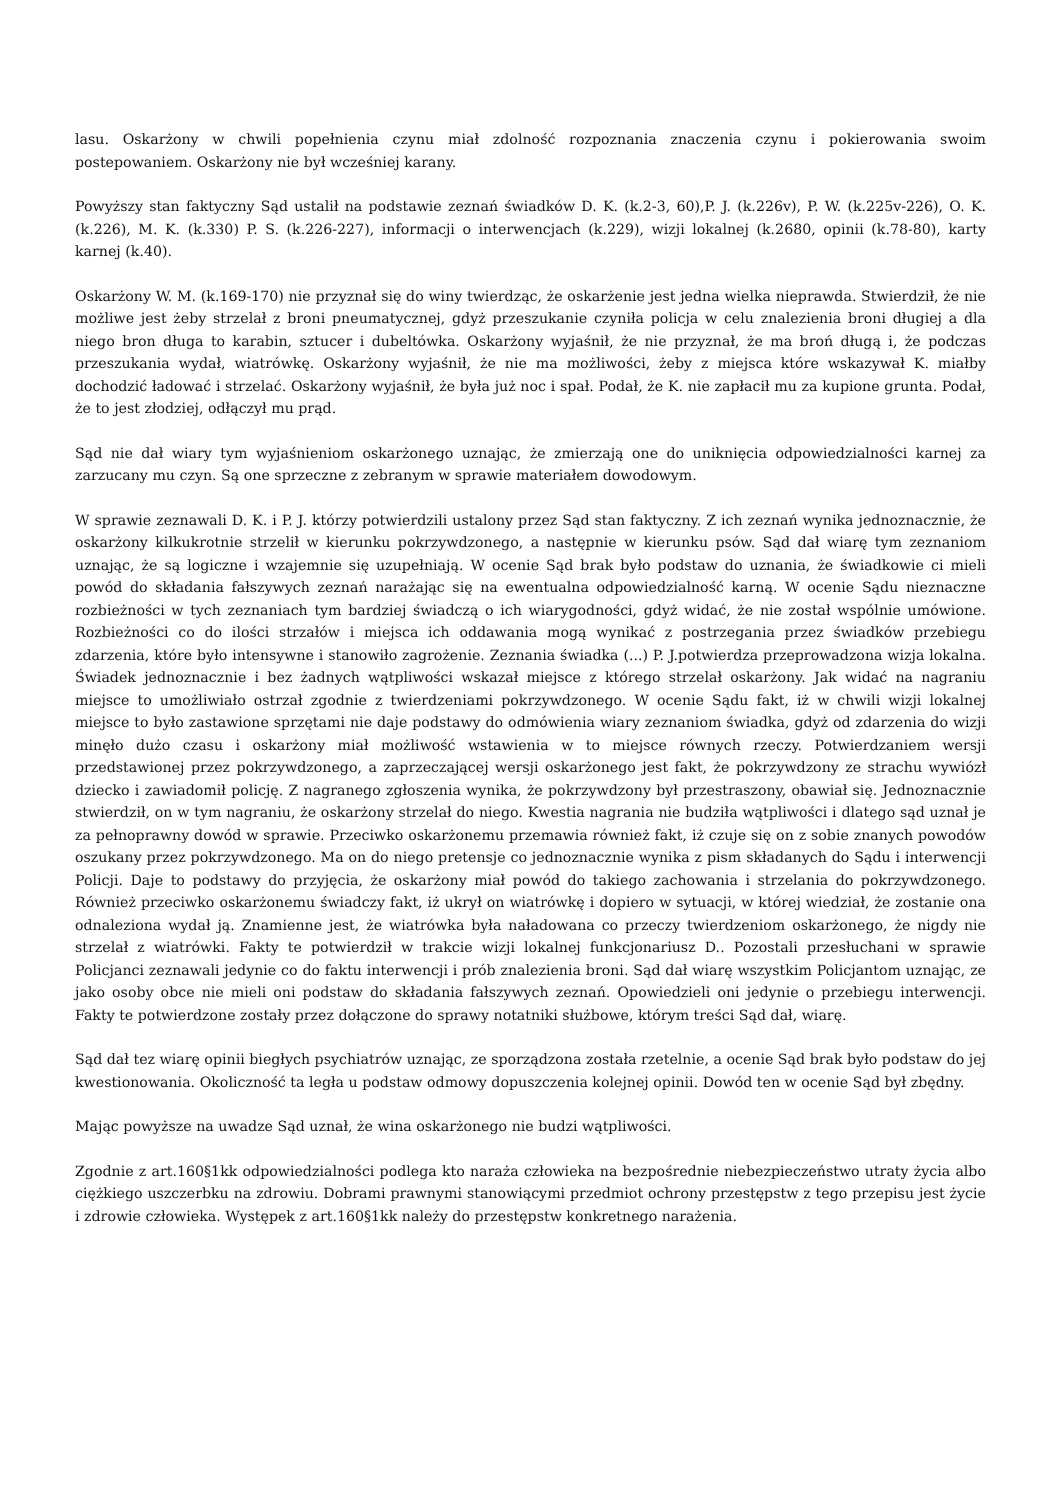lasu. Oskarżony w chwili popełnienia czynu miał zdolność rozpoznania znaczenia czynu i pokierowania swoim postepowaniem. Oskarżony nie był wcześniej karany.
Powyższy stan faktyczny Sąd ustalił na podstawie zeznań świadków D. K. (k.2-3, 60),P. J. (k.226v), P. W. (k.225v-226), O. K. (k.226), M. K. (k.330) P. S. (k.226-227), informacji o interwencjach (k.229), wizji lokalnej (k.2680, opinii (k.78-80), karty karnej (k.40).
Oskarżony W. M. (k.169-170) nie przyznał się do winy twierdząc, że oskarżenie jest jedna wielka nieprawda. Stwierdził, że nie możliwe jest żeby strzelał z broni pneumatycznej, gdyż przeszukanie czyniła policja w celu znalezienia broni długiej a dla niego bron długa to karabin, sztucer i dubeltówka. Oskarżony wyjaśnił, że nie przyznał, że ma broń długą i, że podczas przeszukania wydał, wiatrówkę. Oskarżony wyjaśnił, że nie ma możliwości, żeby z miejsca które wskazywał K. miałby dochodzić ładować i strzelać. Oskarżony wyjaśnił, że była już noc i spał. Podał, że K. nie zapłacił mu za kupione grunta. Podał, że to jest złodziej, odłączył mu prąd.
Sąd nie dał wiary tym wyjaśnieniom oskarżonego uznając, że zmierzają one do uniknięcia odpowiedzialności karnej za zarzucany mu czyn. Są one sprzeczne z zebranym w sprawie materiałem dowodowym.
W sprawie zeznawali D. K. i P. J. którzy potwierdzili ustalony przez Sąd stan faktyczny. Z ich zeznań wynika jednoznacznie, że oskarżony kilkukrotnie strzelił w kierunku pokrzywdzonego, a następnie w kierunku psów. Sąd dał wiarę tym zeznaniom uznając, że są logiczne i wzajemnie się uzupełniają. W ocenie Sąd brak było podstaw do uznania, że świadkowie ci mieli powód do składania fałszywych zeznań narażając się na ewentualna odpowiedzialność karną. W ocenie Sądu nieznaczne rozbieżności w tych zeznaniach tym bardziej świadczą o ich wiarygodności, gdyż widać, że nie został wspólnie umówione. Rozbieżności co do ilości strzałów i miejsca ich oddawania mogą wynikać z postrzegania przez świadków przebiegu zdarzenia, które było intensywne i stanowiło zagrożenie. Zeznania świadka (...) P. J.potwierdza przeprowadzona wizja lokalna. Świadek jednoznacznie i bez żadnych wątpliwości wskazał miejsce z którego strzelał oskarżony. Jak widać na nagraniu miejsce to umożliwiało ostrzał zgodnie z twierdzeniami pokrzywdzonego. W ocenie Sądu fakt, iż w chwili wizji lokalnej miejsce to było zastawione sprzętami nie daje podstawy do odmówienia wiary zeznaniom świadka, gdyż od zdarzenia do wizji minęło dużo czasu i oskarżony miał możliwość wstawienia w to miejsce równych rzeczy. Potwierdzaniem wersji przedstawionej przez pokrzywdzonego, a zaprzeczającej wersji oskarżonego jest fakt, że pokrzywdzony ze strachu wywiózł dziecko i zawiadomił policję. Z nagranego zgłoszenia wynika, że pokrzywdzony był przestraszony, obawiał się. Jednoznacznie stwierdził, on w tym nagraniu, że oskarżony strzelał do niego. Kwestia nagrania nie budziła wątpliwości i dlatego sąd uznał je za pełnoprawny dowód w sprawie. Przeciwko oskarżonemu przemawia również fakt, iż czuje się on z sobie znanych powodów oszukany przez pokrzywdzonego. Ma on do niego pretensje co jednoznacznie wynika z pism składanych do Sądu i interwencji Policji. Daje to podstawy do przyjęcia, że oskarżony miał powód do takiego zachowania i strzelania do pokrzywdzonego. Również przeciwko oskarżonemu świadczy fakt, iż ukrył on wiatrówkę i dopiero w sytuacji, w której wiedział, że zostanie ona odnaleziona wydał ją. Znamienne jest, że wiatrówka była naładowana co przeczy twierdzeniom oskarżonego, że nigdy nie strzelał z wiatrówki. Fakty te potwierdził w trakcie wizji lokalnej funkcjonariusz D.. Pozostali przesłuchani w sprawie Policjanci zeznawali jedynie co do faktu interwencji i prób znalezienia broni. Sąd dał wiarę wszystkim Policjantom uznając, ze jako osoby obce nie mieli oni podstaw do składania fałszywych zeznań. Opowiedzieli oni jedynie o przebiegu interwencji. Fakty te potwierdzone zostały przez dołączone do sprawy notatniki służbowe, którym treści Sąd dał, wiarę.
Sąd dał tez wiarę opinii biegłych psychiatrów uznając, ze sporządzona została rzetelnie, a ocenie Sąd brak było podstaw do jej kwestionowania. Okoliczność ta legła u podstaw odmowy dopuszczenia kolejnej opinii. Dowód ten w ocenie Sąd był zbędny.
Mając powyższe na uwadze Sąd uznał, że wina oskarżonego nie budzi wątpliwości.
Zgodnie z art.160§1kk odpowiedzialności podlega kto naraża człowieka na bezpośrednie niebezpieczeństwo utraty życia albo ciężkiego uszczerbku na zdrowiu. Dobrami prawnymi stanowiącymi przedmiot ochrony przestępstw z tego przepisu jest życie i zdrowie człowieka. Występek z art.160§1kk należy do przestępstw konkretnego narażenia.